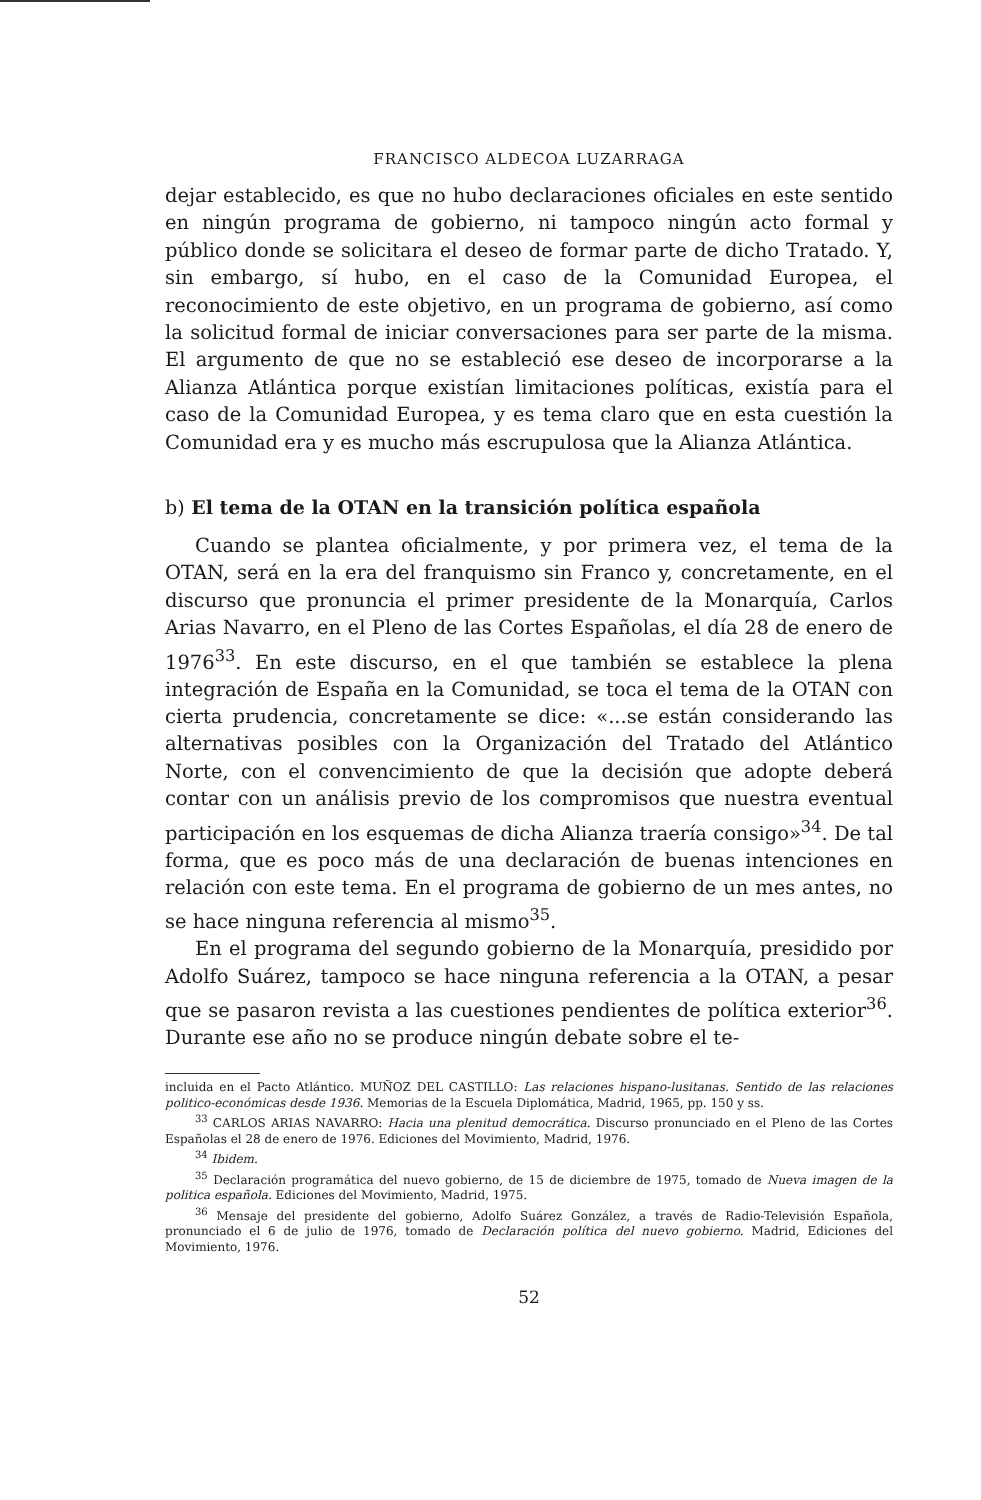FRANCISCO ALDECOA LUZARRAGA
dejar establecido, es que no hubo declaraciones oficiales en este sentido en ningún programa de gobierno, ni tampoco ningún acto formal y público donde se solicitara el deseo de formar parte de dicho Tratado. Y, sin embargo, sí hubo, en el caso de la Comunidad Europea, el reconocimiento de este objetivo, en un programa de gobierno, así como la solicitud formal de iniciar conversaciones para ser parte de la misma. El argumento de que no se estableció ese deseo de incorporarse a la Alianza Atlántica porque existían limitaciones políticas, existía para el caso de la Comunidad Europea, y es tema claro que en esta cuestión la Comunidad era y es mucho más escrupulosa que la Alianza Atlántica.
b) El tema de la OTAN en la transición política española
Cuando se plantea oficialmente, y por primera vez, el tema de la OTAN, será en la era del franquismo sin Franco y, concretamente, en el discurso que pronuncia el primer presidente de la Monarquía, Carlos Arias Navarro, en el Pleno de las Cortes Españolas, el día 28 de enero de 1976<sup>33</sup>. En este discurso, en el que también se establece la plena integración de España en la Comunidad, se toca el tema de la OTAN con cierta prudencia, concretamente se dice: «...se están considerando las alternativas posibles con la Organización del Tratado del Atlántico Norte, con el convencimiento de que la decisión que adopte deberá contar con un análisis previo de los compromisos que nuestra eventual participación en los esquemas de dicha Alianza traería consigo»<sup>34</sup>. De tal forma, que es poco más de una declaración de buenas intenciones en relación con este tema. En el programa de gobierno de un mes antes, no se hace ninguna referencia al mismo<sup>35</sup>.
En el programa del segundo gobierno de la Monarquía, presidido por Adolfo Suárez, tampoco se hace ninguna referencia a la OTAN, a pesar que se pasaron revista a las cuestiones pendientes de política exterior<sup>36</sup>. Durante ese año no se produce ningún debate sobre el te-
incluida en el Pacto Atlántico. MUÑOZ DEL CASTILLO: Las relaciones hispano-lusitanas. Sentido de las relaciones politico-económicas desde 1936. Memorias de la Escuela Diplomática, Madrid, 1965, pp. 150 y ss.
<sup>33</sup> CARLOS ARIAS NAVARRO: Hacia una plenitud democrática. Discurso pronunciado en el Pleno de las Cortes Españolas el 28 de enero de 1976. Ediciones del Movimiento, Madrid, 1976.
<sup>34</sup> Ibidem.
<sup>35</sup> Declaración programática del nuevo gobierno, de 15 de diciembre de 1975, tomado de Nueva imagen de la politica española. Ediciones del Movimiento, Madrid, 1975.
<sup>36</sup> Mensaje del presidente del gobierno, Adolfo Suárez González, a través de Radio-Televisión Española, pronunciado el 6 de julio de 1976, tomado de Declaración política del nuevo gobierno. Madrid, Ediciones del Movimiento, 1976.
52